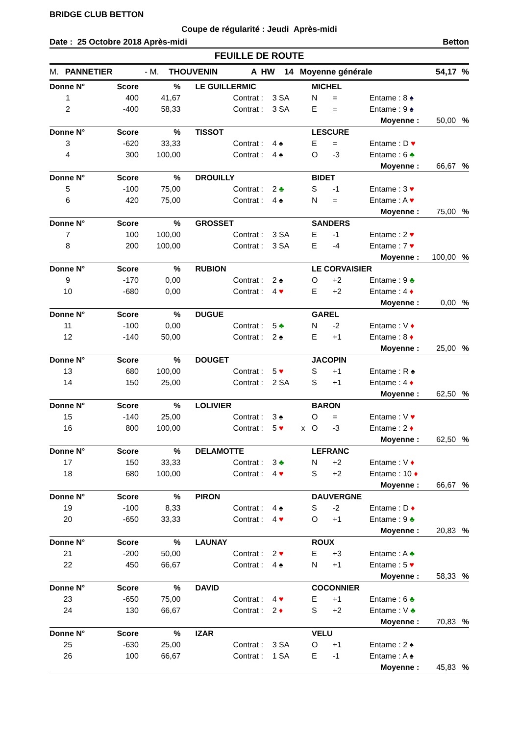BRIDGE CLUB BETTON
Coupe de régularité : Jeudi Après-midi
Date : 25 Octobre 2018 Après-midi Betton
FEUILLE DE ROUTE
| M. | PANNETIER | - M. | THOUVENIN | A | HW | 14 | Moyenne générale | 54,17 | % |
| Donne N° | Score | % | LE GUILLERMIC | | | | MICHEL | | | | |
| 1 | 400 | 41,67 | | Contrat : | 3 SA | | N | = | Entame : 8 ♠ | | |
| 2 | -400 | 58,33 | | Contrat : | 3 SA | | E | = | Entame : 9 ♠ | | |
| | | | | | | | | | Moyenne : | 50,00 | % |
| Donne N° | Score | % | TISSOT | | | | LESCURE | | | | |
| 3 | -620 | 33,33 | | Contrat : | 4 ♠ | | E | = | Entame : D ♥ | | |
| 4 | 300 | 100,00 | | Contrat : | 4 ♠ | | O | -3 | Entame : 6 ♣ | | |
| | | | | | | | | | Moyenne : | 66,67 | % |
| Donne N° | Score | % | DROUILLY | | | | BIDET | | | | |
| 5 | -100 | 75,00 | | Contrat : | 2 ♣ | | S | -1 | Entame : 3 ♥ | | |
| 6 | 420 | 75,00 | | Contrat : | 4 ♠ | | N | = | Entame : A ♥ | | |
| | | | | | | | | | Moyenne : | 75,00 | % |
| Donne N° | Score | % | GROSSET | | | | SANDERS | | | | |
| 7 | 100 | 100,00 | | Contrat : | 3 SA | | E | -1 | Entame : 2 ♥ | | |
| 8 | 200 | 100,00 | | Contrat : | 3 SA | | E | -4 | Entame : 7 ♥ | | |
| | | | | | | | | | Moyenne : | 100,00 | % |
| Donne N° | Score | % | RUBION | | | | LE CORVAISIER | | | | |
| 9 | -170 | 0,00 | | Contrat : | 2 ♠ | | O | +2 | Entame : 9 ♣ | | |
| 10 | -680 | 0,00 | | Contrat : | 4 ♥ | | E | +2 | Entame : 4 ♦ | | |
| | | | | | | | | | Moyenne : | 0,00 | % |
| Donne N° | Score | % | DUGUE | | | | GAREL | | | | |
| 11 | -100 | 0,00 | | Contrat : | 5 ♣ | | N | -2 | Entame : V ♦ | | |
| 12 | -140 | 50,00 | | Contrat : | 2 ♠ | | E | +1 | Entame : 8 ♦ | | |
| | | | | | | | | | Moyenne : | 25,00 | % |
| Donne N° | Score | % | DOUGET | | | | JACOPIN | | | | |
| 13 | 680 | 100,00 | | Contrat : | 5 ♥ | | S | +1 | Entame : R ♠ | | |
| 14 | 150 | 25,00 | | Contrat : | 2 SA | | S | +1 | Entame : 4 ♦ | | |
| | | | | | | | | | Moyenne : | 62,50 | % |
| Donne N° | Score | % | LOLIVIER | | | | BARON | | | | |
| 15 | -140 | 25,00 | | Contrat : | 3 ♠ | | O | = | Entame : V ♥ | | |
| 16 | 800 | 100,00 | | Contrat : | 5 ♥ | x | O | -3 | Entame : 2 ♦ | | |
| | | | | | | | | | Moyenne : | 62,50 | % |
| Donne N° | Score | % | DELAMOTTE | | | | LEFRANC | | | | |
| 17 | 150 | 33,33 | | Contrat : | 3 ♣ | | N | +2 | Entame : V ♦ | | |
| 18 | 680 | 100,00 | | Contrat : | 4 ♥ | | S | +2 | Entame : 10 ♦ | | |
| | | | | | | | | | Moyenne : | 66,67 | % |
| Donne N° | Score | % | PIRON | | | | DAUVERGNE | | | | |
| 19 | -100 | 8,33 | | Contrat : | 4 ♠ | | S | -2 | Entame : D ♦ | | |
| 20 | -650 | 33,33 | | Contrat : | 4 ♥ | | O | +1 | Entame : 9 ♣ | | |
| | | | | | | | | | Moyenne : | 20,83 | % |
| Donne N° | Score | % | LAUNAY | | | | ROUX | | | | |
| 21 | -200 | 50,00 | | Contrat : | 2 ♥ | | E | +3 | Entame : A ♣ | | |
| 22 | 450 | 66,67 | | Contrat : | 4 ♠ | | N | +1 | Entame : 5 ♥ | | |
| | | | | | | | | | Moyenne : | 58,33 | % |
| Donne N° | Score | % | DAVID | | | | COCONNIER | | | | |
| 23 | -650 | 75,00 | | Contrat : | 4 ♥ | | E | +1 | Entame : 6 ♣ | | |
| 24 | 130 | 66,67 | | Contrat : | 2 ♦ | | S | +2 | Entame : V ♣ | | |
| | | | | | | | | | Moyenne : | 70,83 | % |
| Donne N° | Score | % | IZAR | | | | VELU | | | | |
| 25 | -630 | 25,00 | | Contrat : | 3 SA | | O | +1 | Entame : 2 ♠ | | |
| 26 | 100 | 66,67 | | Contrat : | 1 SA | | E | -1 | Entame : A ♠ | | |
| | | | | | | | | | Moyenne : | 45,83 | % |